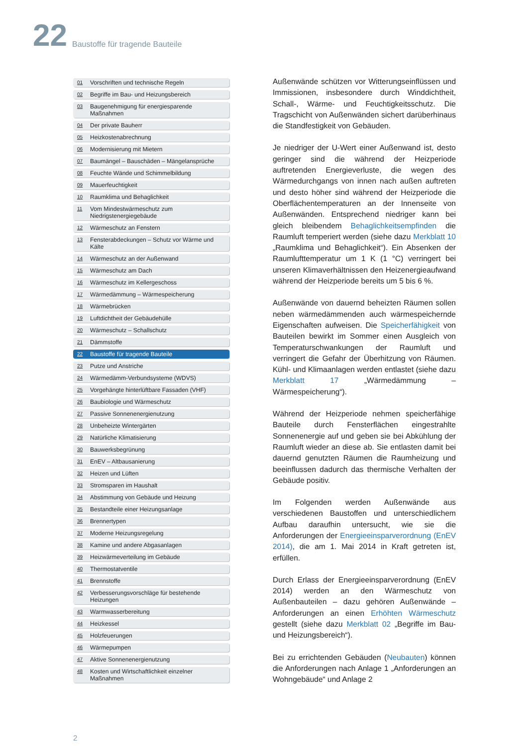22
Baustoffe für tragende Bauteile
01 Vorschriften und technische Regeln
02 Begriffe im Bau- und Heizungsbereich
03 Baugenehmigung für energiesparende Maßnahmen
04 Der private Bauherr
05 Heizkostenabrechnung
06 Modernisierung mit Mietern
07 Baumängel – Bauschäden – Mängelansprüche
08 Feuchte Wände und Schimmelbildung
09 Mauerfeuchtigkeit
10 Raumklima und Behaglichkeit
11 Vom Mindestwärmeschutz zum Niedrigstenergiegebäude
12 Wärmeschutz an Fenstern
13 Fensterabdeckungen – Schutz vor Wärme und Kälte
14 Wärmeschutz an der Außenwand
15 Wärmeschutz am Dach
16 Wärmeschutz im Kellergeschoss
17 Wärmedämmung – Wärmespeicherung
18 Wärmebrücken
19 Luftdichtheit der Gebäudehülle
20 Wärmeschutz – Schallschutz
21 Dämmstoffe
22 Baustoffe für tragende Bauteile
23 Putze und Anstriche
24 Wärmedämm-Verbundsysteme (WDVS)
25 Vorgehängte hinterlüftbare Fassaden (VHF)
26 Baubiologie und Wärmeschutz
27 Passive Sonnenenergienutzung
28 Unbeheizte Wintergärten
29 Natürliche Klimatisierung
30 Bauwerksbegrünung
31 EnEV – Altbausanierung
32 Heizen und Lüften
33 Stromsparen im Haushalt
34 Abstimmung von Gebäude und Heizung
35 Bestandteile einer Heizungsanlage
36 Brennertypen
37 Moderne Heizungsregelung
38 Kamine und andere Abgasanlagen
39 Heizwärmeverteilung im Gebäude
40 Thermostatventile
41 Brennstoffe
42 Verbesserungsvorschläge für bestehende Heizungen
43 Warmwasserbereitung
44 Heizkessel
45 Holzfeuerungen
46 Wärmepumpen
47 Aktive Sonnenenergienutzung
48 Kosten und Wirtschaftlichkeit einzelner Maßnahmen
Außenwände schützen vor Witterungseinflüssen und Immissionen, insbesondere durch Winddichtheit, Schall-, Wärme- und Feuchtigkeitsschutz. Die Tragschicht von Außenwänden sichert darüberhinaus die Standfestigkeit von Gebäuden.
Je niedriger der U-Wert einer Außenwand ist, desto geringer sind die während der Heizperiode auftretenden Energieverluste, die wegen des Wärmedurchgangs von innen nach außen auftreten und desto höher sind während der Heizperiode die Oberflächentemperaturen an der Innenseite von Außenwänden. Entsprechend niedriger kann bei gleich bleibendem Behaglichkeitsempfinden die Raumluft temperiert werden (siehe dazu Merkblatt 10 „Raumklima und Behaglichkeit“). Ein Absenken der Raumlufttemperatur um 1 K (1 °C) verringert bei unseren Klimaverhältnissen den Heizenergieaufwand während der Heizperiode bereits um 5 bis 6 %.
Außenwände von dauernd beheizten Räumen sollen neben wärmedämmenden auch wärmespeichernde Eigenschaften aufweisen. Die Speicherfähigkeit von Bauteilen bewirkt im Sommer einen Ausgleich von Temperaturschwankungen der Raumluft und verringert die Gefahr der Überhitzung von Räumen. Kühl- und Klimaanlagen werden entlastet (siehe dazu Merkblatt 17 „Wärmedämmung – Wärmespeicherung“).
Während der Heizperiode nehmen speicherfähige Bauteile durch Fensterflächen eingestrahlte Sonnenenergie auf und geben sie bei Abkühlung der Raumluft wieder an diese ab. Sie entlasten damit bei dauernd genutzten Räumen die Raumheizung und beeinflussen dadurch das thermische Verhalten der Gebäude positiv.
Im Folgenden werden Außenwände aus verschiedenen Baustoffen und unterschiedlichem Aufbau daraufhin untersucht, wie sie die Anforderungen der Energieeinsparverordnung (EnEV 2014), die am 1. Mai 2014 in Kraft getreten ist, erfüllen.
Durch Erlass der Energieeinsparverordnung (EnEV 2014) werden an den Wärmeschutz von Außenbauteilen – dazu gehören Außenwände – Anforderungen an einen Erhöhten Wärmeschutz gestellt (siehe dazu Merkblatt 02 „Begriffe im Bau- und Heizungsbereich“).
Bei zu errichtenden Gebäuden (Neubauten) können die Anforderungen nach Anlage 1 „Anforderungen an Wohngebäude“ und Anlage 2
2